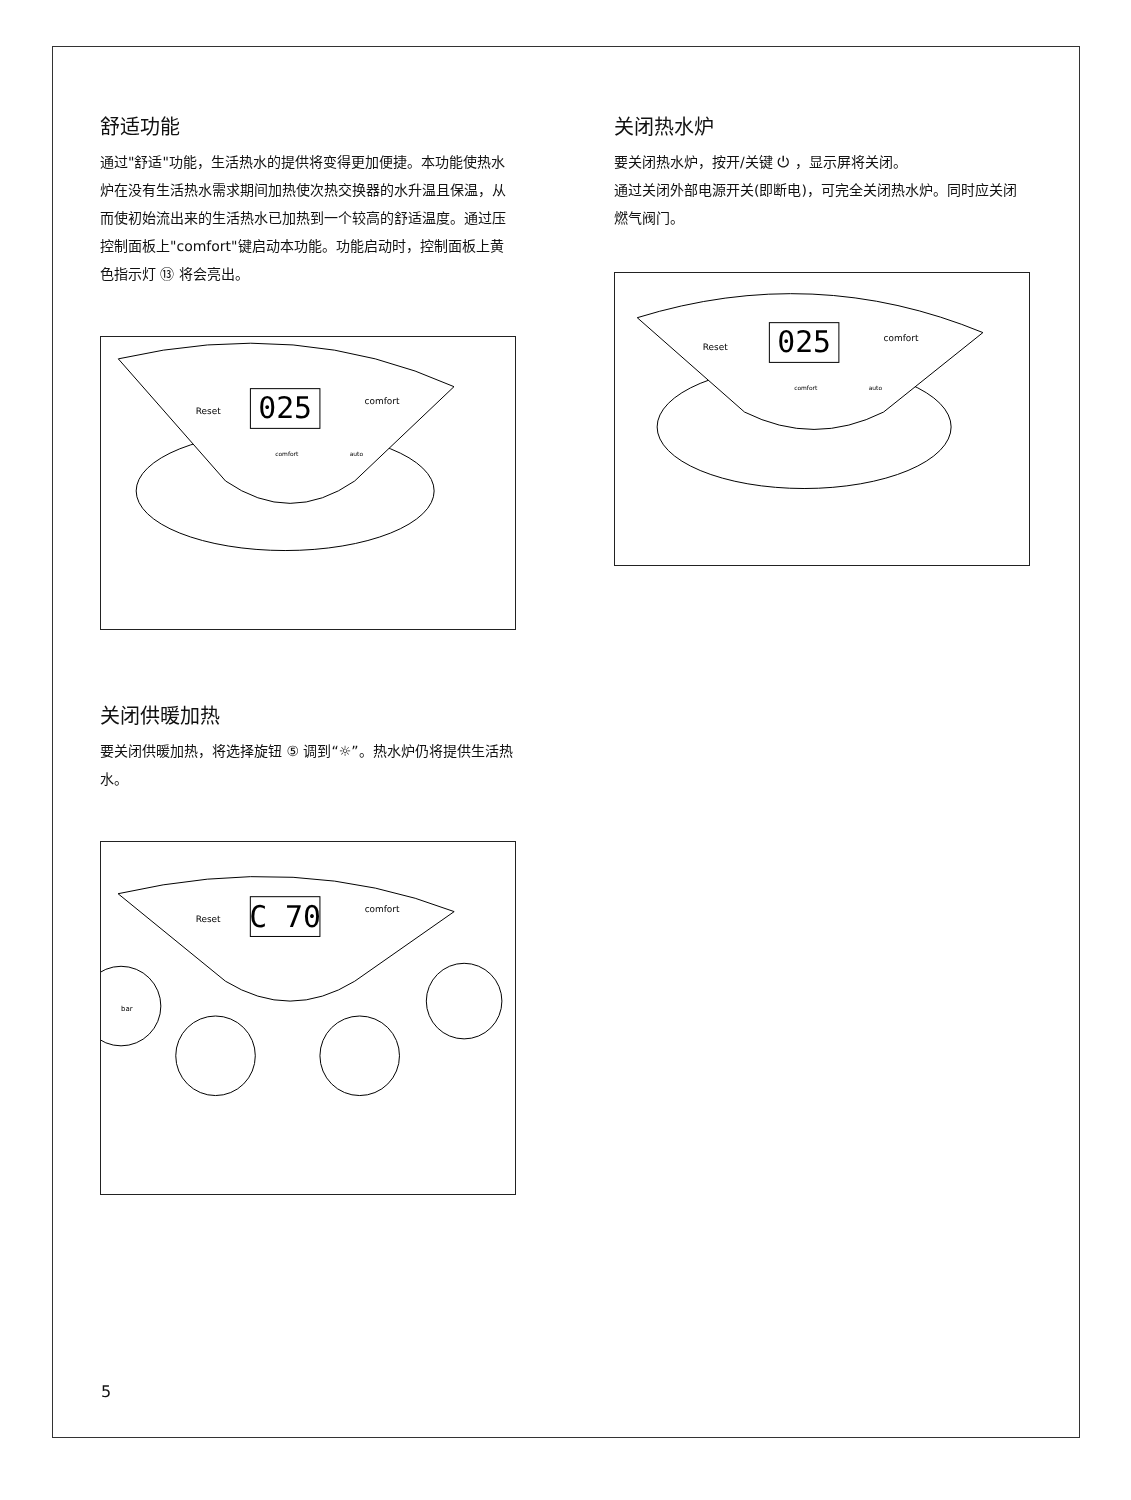舒适功能
通过"舒适"功能，生活热水的提供将变得更加便捷。本功能使热水炉在没有生活热水需求期间加热使次热交换器的水升温且保温，从而使初始流出来的生活热水已加热到一个较高的舒适温度。通过压控制面板上"comfort"键启动本功能。功能启动时，控制面板上黄色指示灯 ⑬ 将会亮出。
025
Reset
comfort
comfort
auto
关闭供暖加热
要关闭供暖加热，将选择旋钮 ⑤ 调到“☼”。热水炉仍将提供生活热水。
C 70
Reset
comfort
bar
关闭热水炉
要关闭热水炉，按开/关键 ⏻ ，显示屏将关闭。
通过关闭外部电源开关(即断电)，可完全关闭热水炉。同时应关闭燃气阀门。
025
Reset
comfort
comfort
auto
5